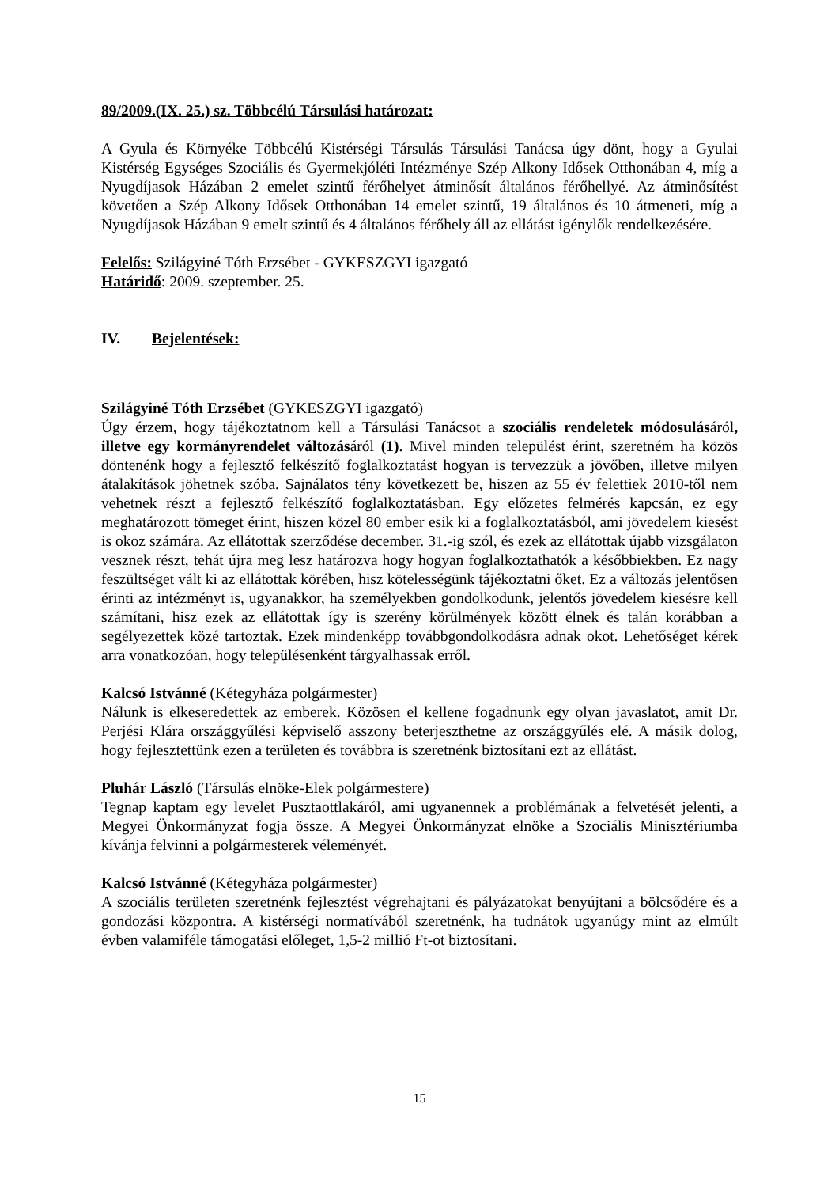89/2009.(IX. 25.) sz. Többcélú Társulási határozat:
A Gyula és Környéke Többcélú Kistérségi Társulás Társulási Tanácsa úgy dönt, hogy a Gyulai Kistérség Egységes Szociális és Gyermekjóléti Intézménye Szép Alkony Idősek Otthonában 4, míg a Nyugdíjasok Házában 2 emelet szintű férőhelyet átminősít általános férőhellyé. Az átminősítést követően a Szép Alkony Idősek Otthonában 14 emelet szintű, 19 általános és 10 átmeneti, míg a Nyugdíjasok Házában 9 emelt szintű és 4 általános férőhely áll az ellátást igénylők rendelkezésére.
Felelős: Szilágyiné Tóth Erzsébet - GYKESZGYI igazgató
Határidő: 2009. szeptember. 25.
IV. Bejelentések:
Szilágyiné Tóth Erzsébet (GYKESZGYI igazgató)
Úgy érzem, hogy tájékoztatnom kell a Társulási Tanácsot a szociális rendeletek módosulásáról, illetve egy kormányrendelet változásáról (1). Mivel minden települést érint, szeretném ha közös döntenénk hogy a fejlesztő felkészítő foglalkoztatást hogyan is tervezzük a jövőben, illetve milyen átalakítások jöhetnek szóba. Sajnálatos tény következett be, hiszen az 55 év felettiek 2010-től nem vehetnek részt a fejlesztő felkészítő foglalkoztatásban. Egy előzetes felmérés kapcsán, ez egy meghatározott tömeget érint, hiszen közel 80 ember esik ki a foglalkoztatásból, ami jövedelem kiesést is okoz számára. Az ellátottak szerződése december. 31.-ig szól, és ezek az ellátottak újabb vizsgálaton vesznek részt, tehát újra meg lesz határozva hogy hogyan foglalkoztathatók a későbbiekben. Ez nagy feszültséget vált ki az ellátottak körében, hisz kötelességünk tájékoztatni őket. Ez a változás jelentősen érinti az intézményt is, ugyanakkor, ha személyekben gondolkodunk, jelentős jövedelem kiesésre kell számítani, hisz ezek az ellátottak így is szerény körülmények között élnek és talán korábban a segélyezettek közé tartoztak. Ezek mindenképp továbbgondolkodásra adnak okot. Lehetőséget kérek arra vonatkozóan, hogy településenként tárgyalhassak erről.
Kalcsó Istvánné (Kétegyháza polgármester)
Nálunk is elkeseredettek az emberek. Közösen el kellene fogadnunk egy olyan javaslatot, amit Dr. Perjési Klára országgyűlési képviselő asszony beterjeszthetne az országgyűlés elé. A másik dolog, hogy fejlesztettünk ezen a területen és továbbra is szeretnénk biztosítani ezt az ellátást.
Pluhár László (Társulás elnöke-Elek polgármestere)
Tegnap kaptam egy levelet Pusztaottlakáról, ami ugyanennek a problémának a felvetését jelenti, a Megyei Önkormányzat fogja össze. A Megyei Önkormányzat elnöke a Szociális Minisztériumba kívánja felvinni a polgármesterek véleményét.
Kalcsó Istvánné (Kétegyháza polgármester)
A szociális területen szeretnénk fejlesztést végrehajtani és pályázatokat benyújtani a bölcsődére és a gondozási központra. A kistérségi normatívából szeretnénk, ha tudnátok ugyanúgy mint az elmúlt évben valamiféle támogatási előleget, 1,5-2 millió Ft-ot biztosítani.
15